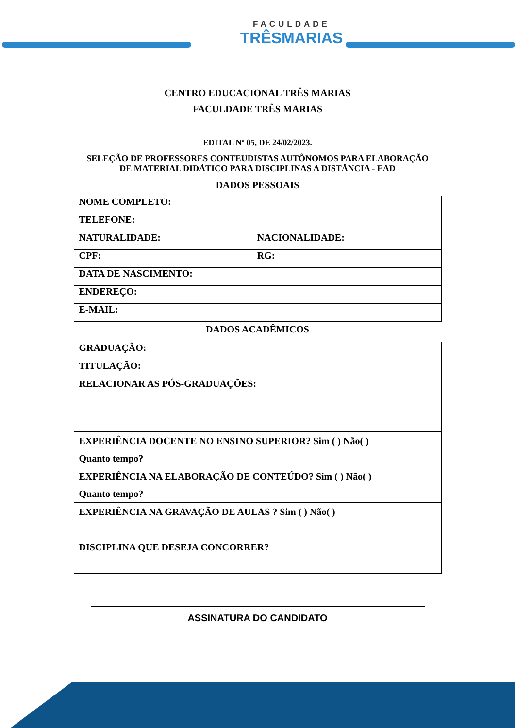FACULDADE
TRÊSMARIAS
CENTRO EDUCACIONAL TRÊS MARIAS
FACULDADE TRÊS MARIAS
EDITAL Nº 05, DE 24/02/2023.
SELEÇÃO DE PROFESSORES CONTEUDISTAS AUTÔNOMOS PARA ELABORAÇÃO
DE MATERIAL DIDÁTICO PARA DISCIPLINAS A DISTÂNCIA - EAD
DADOS PESSOAIS
| NOME COMPLETO: | |
| TELEFONE: | |
| NATURALIDADE: | NACIONALIDADE: |
| CPF: | RG: |
| DATA DE NASCIMENTO: | |
| ENDEREÇO: | |
| E-MAIL: | |
DADOS ACADÊMICOS
| GRADUAÇÃO: |
| TITULAÇÃO: |
| RELACIONAR AS PÓS-GRADUAÇÕES: |
| EXPERIÊNCIA DOCENTE NO ENSINO SUPERIOR? Sim ( ) Não( ) Quanto tempo? |
| EXPERIÊNCIA NA ELABORAÇÃO DE CONTEÚDO? Sim ( ) Não( ) Quanto tempo? |
| EXPERIÊNCIA NA GRAVAÇÃO DE AULAS ? Sim ( ) Não( ) |
| DISCIPLINA QUE DESEJA CONCORRER? |
ASSINATURA DO CANDIDATO